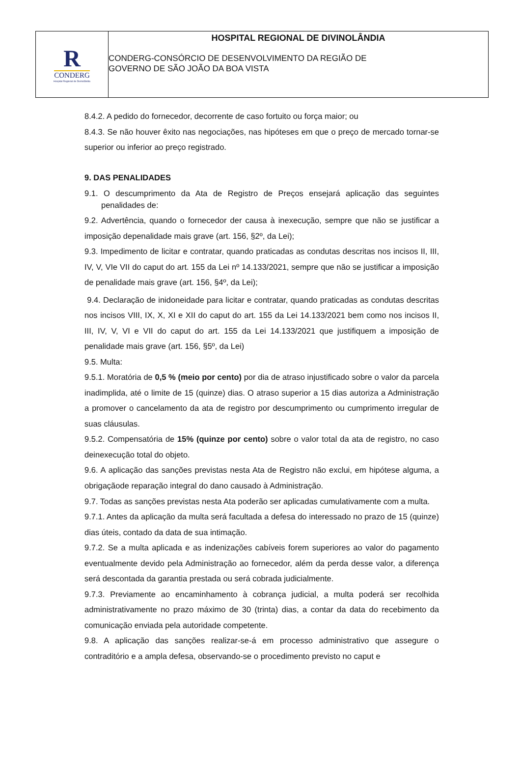R
CONDERG
Hospital Regional de Divinolândia
HOSPITAL REGIONAL DE DIVINOLÂNDIA
CONDERG-CONSÓRCIO DE DESENVOLVIMENTO DA REGIÃO DE
GOVERNO DE SÃO JOÃO DA BOA VISTA
8.4.2. A pedido do fornecedor, decorrente de caso fortuito ou força maior; ou
8.4.3. Se não houver êxito nas negociações, nas hipóteses em que o preço de mercado tornar-se superior ou inferior ao preço registrado.
9. DAS PENALIDADES
9.1. O descumprimento da Ata de Registro de Preços ensejará aplicação das seguintes penalidades de:
9.2. Advertência, quando o fornecedor der causa à inexecução, sempre que não se justificar a imposição depenalidade mais grave (art. 156, §2º, da Lei);
9.3. Impedimento de licitar e contratar, quando praticadas as condutas descritas nos incisos II, III, IV, V, VIe VII do caput do art. 155 da Lei nº 14.133/2021, sempre que não se justificar a imposição de penalidade mais grave (art. 156, §4º, da Lei);
9.4. Declaração de inidoneidade para licitar e contratar, quando praticadas as condutas descritas nos incisos VIII, IX, X, XI e XII do caput do art. 155 da Lei 14.133/2021 bem como nos incisos II, III, IV, V, VI e VII do caput do art. 155 da Lei 14.133/2021 que justifiquem a imposição de penalidade mais grave (art. 156, §5º, da Lei)
9.5. Multa:
9.5.1. Moratória de 0,5 % (meio por cento) por dia de atraso injustificado sobre o valor da parcela inadimplida, até o limite de 15 (quinze) dias. O atraso superior a 15 dias autoriza a Administração a promover o cancelamento da ata de registro por descumprimento ou cumprimento irregular de suas cláusulas.
9.5.2. Compensatória de 15% (quinze por cento) sobre o valor total da ata de registro, no caso deinexecução total do objeto.
9.6. A aplicação das sanções previstas nesta Ata de Registro não exclui, em hipótese alguma, a obrigaçãode reparação integral do dano causado à Administração.
9.7. Todas as sanções previstas nesta Ata poderão ser aplicadas cumulativamente com a multa.
9.7.1. Antes da aplicação da multa será facultada a defesa do interessado no prazo de 15 (quinze) dias úteis, contado da data de sua intimação.
9.7.2. Se a multa aplicada e as indenizações cabíveis forem superiores ao valor do pagamento eventualmente devido pela Administração ao fornecedor, além da perda desse valor, a diferença será descontada da garantia prestada ou será cobrada judicialmente.
9.7.3. Previamente ao encaminhamento à cobrança judicial, a multa poderá ser recolhida administrativamente no prazo máximo de 30 (trinta) dias, a contar da data do recebimento da comunicação enviada pela autoridade competente.
9.8. A aplicação das sanções realizar-se-á em processo administrativo que assegure o contraditório e a ampla defesa, observando-se o procedimento previsto no caput e